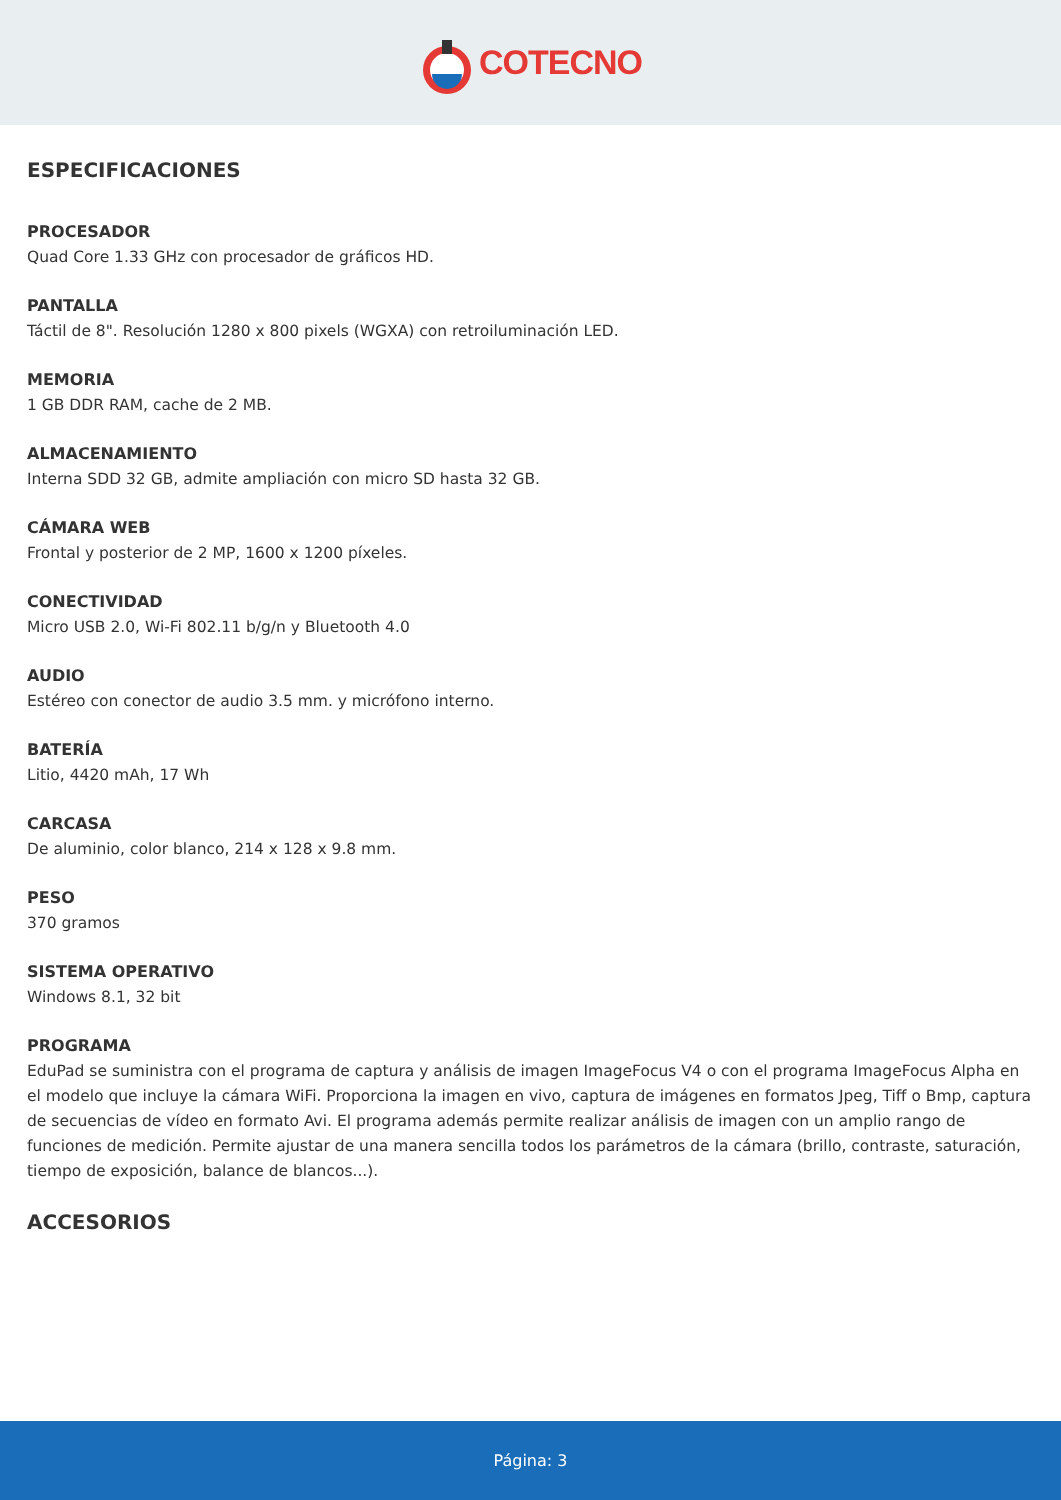COTECNO
ESPECIFICACIONES
PROCESADOR
Quad Core 1.33 GHz con procesador de gráficos HD.
PANTALLA
Táctil de 8". Resolución 1280 x 800 pixels (WGXA) con retroiluminación LED.
MEMORIA
1 GB DDR RAM, cache de 2 MB.
ALMACENAMIENTO
Interna SDD 32 GB, admite ampliación con micro SD hasta 32 GB.
CÁMARA WEB
Frontal y posterior de 2 MP, 1600 x 1200 píxeles.
CONECTIVIDAD
Micro USB 2.0, Wi-Fi 802.11 b/g/n y Bluetooth 4.0
AUDIO
Estéreo con conector de audio 3.5 mm. y micrófono interno.
BATERÍA
Litio, 4420 mAh, 17 Wh
CARCASA
De aluminio, color blanco, 214 x 128 x 9.8 mm.
PESO
370 gramos
SISTEMA OPERATIVO
Windows 8.1, 32 bit
PROGRAMA
EduPad se suministra con el programa de captura y análisis de imagen ImageFocus V4 o con el programa ImageFocus Alpha en el modelo que incluye la cámara WiFi. Proporciona la imagen en vivo, captura de imágenes en formatos Jpeg, Tiff o Bmp, captura de secuencias de vídeo en formato Avi. El programa además permite realizar análisis de imagen con un amplio rango de funciones de medición. Permite ajustar de una manera sencilla todos los parámetros de la cámara (brillo, contraste, saturación, tiempo de exposición, balance de blancos...).
ACCESORIOS
Página: 3